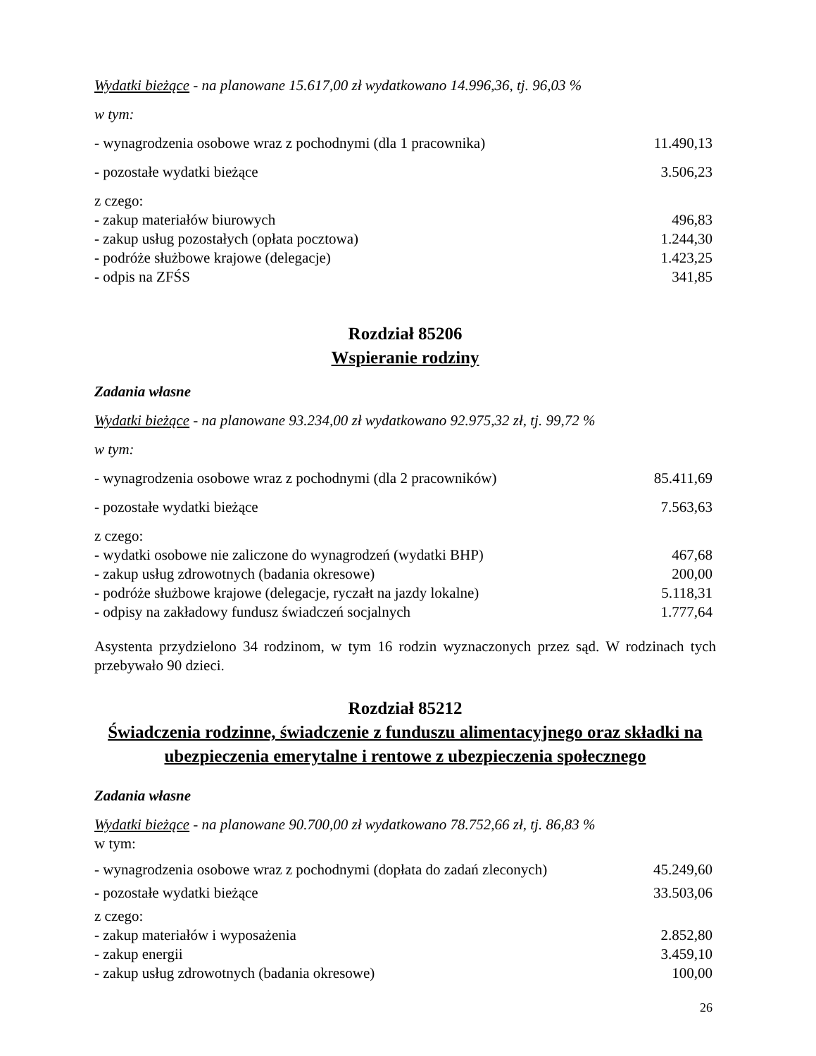Wydatki bieżące - na planowane 15.617,00 zł wydatkowano 14.996,36, tj. 96,03 %
w tym:
- wynagrodzenia osobowe wraz z pochodnymi (dla 1 pracownika) 11.490,13
- pozostałe wydatki bieżące 3.506,23
z czego:
- zakup materiałów biurowych 496,83
- zakup usług pozostałych (opłata pocztowa) 1.244,30
- podróże służbowe krajowe (delegacje) 1.423,25
- odpis na ZFŚS 341,85
Rozdział 85206
Wspieranie rodziny
Zadania własne
Wydatki bieżące - na planowane 93.234,00 zł wydatkowano 92.975,32 zł, tj. 99,72 %
w tym:
- wynagrodzenia osobowe wraz z pochodnymi (dla 2 pracowników) 85.411,69
- pozostałe wydatki bieżące 7.563,63
z czego:
- wydatki osobowe nie zaliczone do wynagrodzeń (wydatki BHP) 467,68
- zakup usług zdrowotnych (badania okresowe) 200,00
- podróże służbowe krajowe (delegacje, ryczałt na jazdy lokalne) 5.118,31
- odpisy na zakładowy fundusz świadczeń socjalnych 1.777,64
Asystenta przydzielono 34 rodzinom, w tym 16 rodzin wyznaczonych przez sąd. W rodzinach tych przebywało 90 dzieci.
Rozdział 85212
Świadczenia rodzinne, świadczenie z funduszu alimentacyjnego oraz składki na ubezpieczenia emerytalne i rentowe z ubezpieczenia społecznego
Zadania własne
Wydatki bieżące - na planowane 90.700,00 zł wydatkowano 78.752,66 zł, tj. 86,83 %
w tym:
- wynagrodzenia osobowe wraz z pochodnymi (dopłata do zadań zleconych) 45.249,60
- pozostałe wydatki bieżące 33.503,06
z czego:
- zakup materiałów i wyposażenia 2.852,80
- zakup energii 3.459,10
- zakup usług zdrowotnych (badania okresowe) 100,00
26